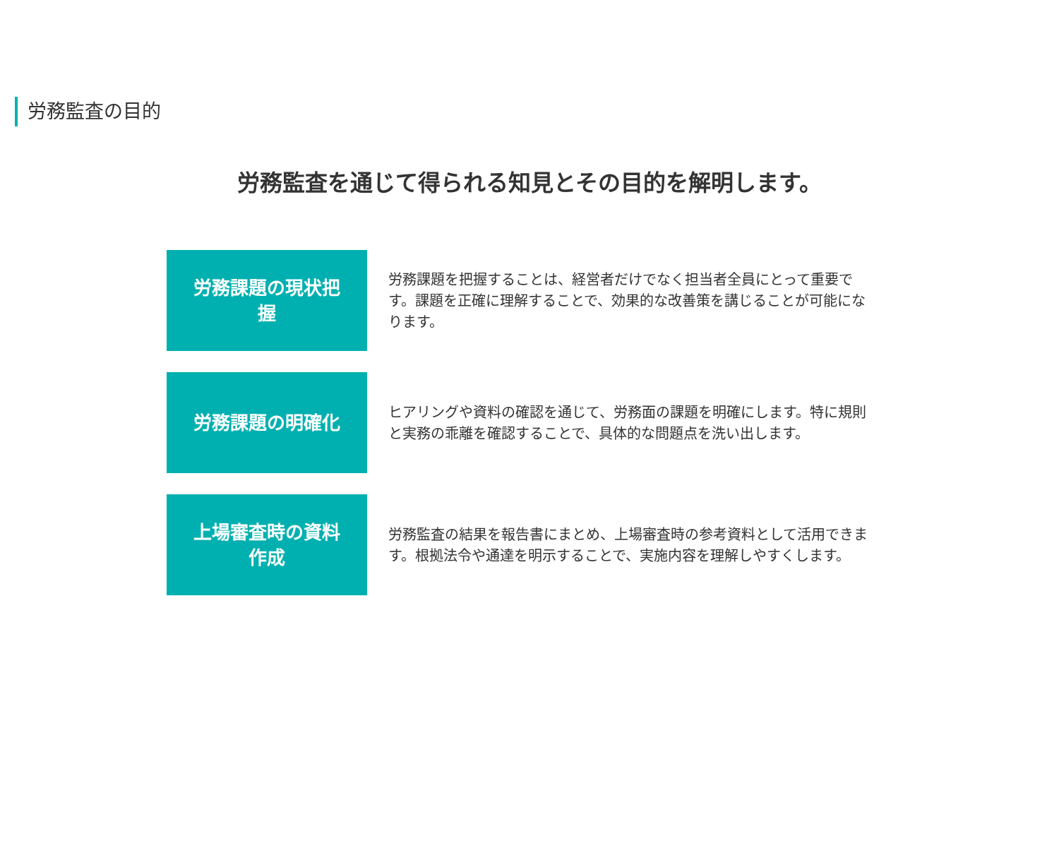労務監査の目的
労務監査を通じて得られる知見とその目的を解明します。
労務課題の現状把握
労務課題を把握することは、経営者だけでなく担当者全員にとって重要です。課題を正確に理解することで、効果的な改善策を講じることが可能になります。
労務課題の明確化
ヒアリングや資料の確認を通じて、労務面の課題を明確にします。特に規則と実務の乖離を確認することで、具体的な問題点を洗い出します。
上場審査時の資料作成
労務監査の結果を報告書にまとめ、上場審査時の参考資料として活用できます。根拠法令や通達を明示することで、実施内容を理解しやすくします。